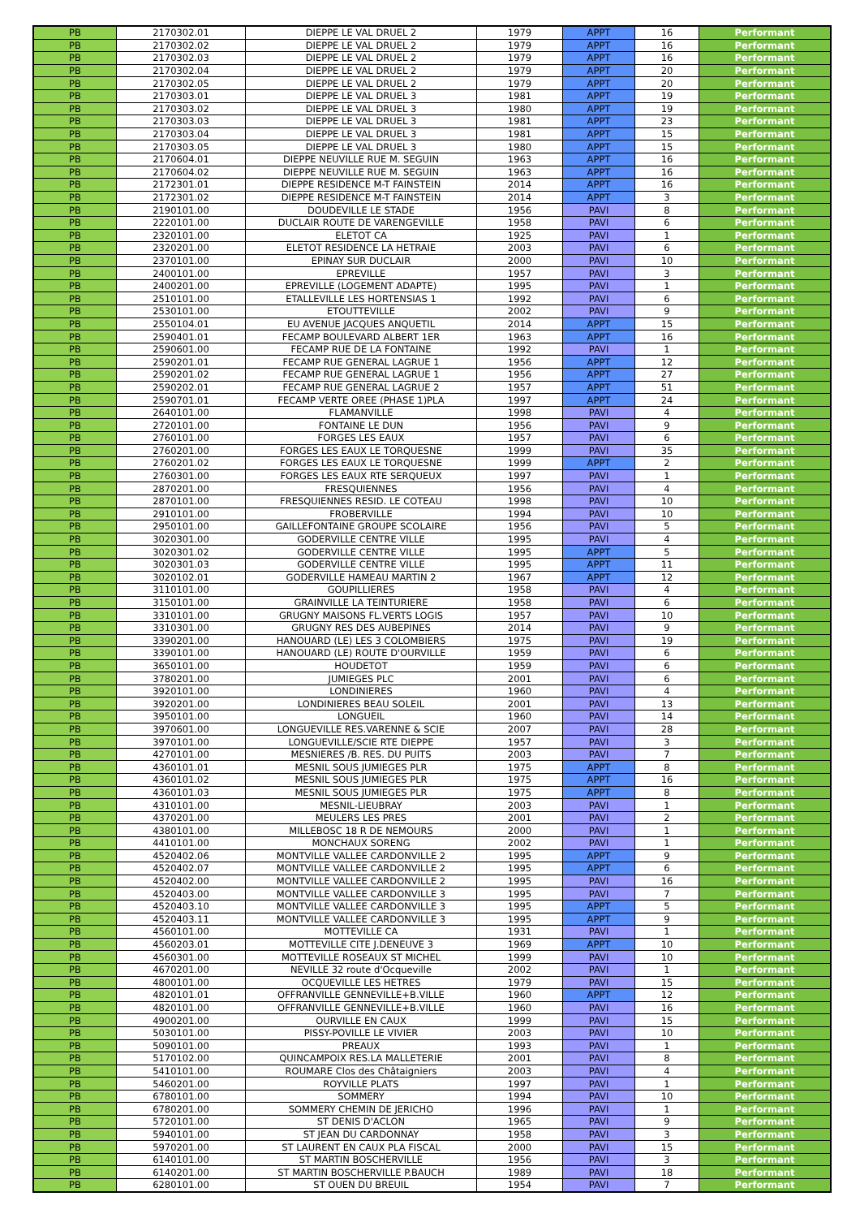| PB | 2170302.01 | DIEPPE LE VAL DRUEL 2 | 1979 | APPT | 16 | Performant |
| PB | 2170302.02 | DIEPPE LE VAL DRUEL 2 | 1979 | APPT | 16 | Performant |
| PB | 2170302.03 | DIEPPE LE VAL DRUEL 2 | 1979 | APPT | 16 | Performant |
| PB | 2170302.04 | DIEPPE LE VAL DRUEL 2 | 1979 | APPT | 20 | Performant |
| PB | 2170302.05 | DIEPPE LE VAL DRUEL 2 | 1979 | APPT | 20 | Performant |
| PB | 2170303.01 | DIEPPE LE VAL DRUEL 3 | 1981 | APPT | 19 | Performant |
| PB | 2170303.02 | DIEPPE LE VAL DRUEL 3 | 1980 | APPT | 19 | Performant |
| PB | 2170303.03 | DIEPPE LE VAL DRUEL 3 | 1981 | APPT | 23 | Performant |
| PB | 2170303.04 | DIEPPE LE VAL DRUEL 3 | 1981 | APPT | 15 | Performant |
| PB | 2170303.05 | DIEPPE LE VAL DRUEL 3 | 1980 | APPT | 15 | Performant |
| PB | 2170604.01 | DIEPPE NEUVILLE RUE M. SEGUIN | 1963 | APPT | 16 | Performant |
| PB | 2170604.02 | DIEPPE NEUVILLE RUE M. SEGUIN | 1963 | APPT | 16 | Performant |
| PB | 2172301.01 | DIEPPE RESIDENCE M-T FAINSTEIN | 2014 | APPT | 16 | Performant |
| PB | 2172301.02 | DIEPPE RESIDENCE M-T FAINSTEIN | 2014 | APPT | 3 | Performant |
| PB | 2190101.00 | DOUDEVILLE LE STADE | 1956 | PAVI | 8 | Performant |
| PB | 2220101.00 | DUCLAIR ROUTE DE VARENGEVILLE | 1958 | PAVI | 6 | Performant |
| PB | 2320101.00 | ELETOT CA | 1925 | PAVI | 1 | Performant |
| PB | 2320201.00 | ELETOT RESIDENCE LA HETRAIE | 2003 | PAVI | 6 | Performant |
| PB | 2370101.00 | EPINAY SUR DUCLAIR | 2000 | PAVI | 10 | Performant |
| PB | 2400101.00 | EPREVILLE | 1957 | PAVI | 3 | Performant |
| PB | 2400201.00 | EPREVILLE (LOGEMENT ADAPTE) | 1995 | PAVI | 1 | Performant |
| PB | 2510101.00 | ETALLEVILLE LES HORTENSIAS 1 | 1992 | PAVI | 6 | Performant |
| PB | 2530101.00 | ETOUTTEVILLE | 2002 | PAVI | 9 | Performant |
| PB | 2550104.01 | EU AVENUE JACQUES ANQUETIL | 2014 | APPT | 15 | Performant |
| PB | 2590401.01 | FECAMP BOULEVARD ALBERT 1ER | 1963 | APPT | 16 | Performant |
| PB | 2590601.00 | FECAMP RUE DE LA FONTAINE | 1992 | PAVI | 1 | Performant |
| PB | 2590201.01 | FECAMP RUE GENERAL LAGRUE 1 | 1956 | APPT | 12 | Performant |
| PB | 2590201.02 | FECAMP RUE GENERAL LAGRUE 1 | 1956 | APPT | 27 | Performant |
| PB | 2590202.01 | FECAMP RUE GENERAL LAGRUE 2 | 1957 | APPT | 51 | Performant |
| PB | 2590701.01 | FECAMP VERTE OREE (PHASE 1)PLA | 1997 | APPT | 24 | Performant |
| PB | 2640101.00 | FLAMANVILLE | 1998 | PAVI | 4 | Performant |
| PB | 2720101.00 | FONTAINE LE DUN | 1956 | PAVI | 9 | Performant |
| PB | 2760101.00 | FORGES LES EAUX | 1957 | PAVI | 6 | Performant |
| PB | 2760201.00 | FORGES LES EAUX LE TORQUESNE | 1999 | PAVI | 35 | Performant |
| PB | 2760201.02 | FORGES LES EAUX LE TORQUESNE | 1999 | APPT | 2 | Performant |
| PB | 2760301.00 | FORGES LES EAUX RTE SERQUEUX | 1997 | PAVI | 1 | Performant |
| PB | 2870201.00 | FRESQUIENNES | 1956 | PAVI | 4 | Performant |
| PB | 2870101.00 | FRESQUIENNES RESID. LE COTEAU | 1998 | PAVI | 10 | Performant |
| PB | 2910101.00 | FROBERVILLE | 1994 | PAVI | 10 | Performant |
| PB | 2950101.00 | GAILLEFONTAINE GROUPE SCOLAIRE | 1956 | PAVI | 5 | Performant |
| PB | 3020301.00 | GODERVILLE CENTRE VILLE | 1995 | PAVI | 4 | Performant |
| PB | 3020301.02 | GODERVILLE CENTRE VILLE | 1995 | APPT | 5 | Performant |
| PB | 3020301.03 | GODERVILLE CENTRE VILLE | 1995 | APPT | 11 | Performant |
| PB | 3020102.01 | GODERVILLE HAMEAU MARTIN 2 | 1967 | APPT | 12 | Performant |
| PB | 3110101.00 | GOUPILLIERES | 1958 | PAVI | 4 | Performant |
| PB | 3150101.00 | GRAINVILLE LA TEINTURIERE | 1958 | PAVI | 6 | Performant |
| PB | 3310101.00 | GRUGNY MAISONS FL.VERTS LOGIS | 1957 | PAVI | 10 | Performant |
| PB | 3310301.00 | GRUGNY RES DES AUBEPINES | 2014 | PAVI | 9 | Performant |
| PB | 3390201.00 | HANOUARD (LE) LES 3 COLOMBIERS | 1975 | PAVI | 19 | Performant |
| PB | 3390101.00 | HANOUARD (LE) ROUTE D'OURVILLE | 1959 | PAVI | 6 | Performant |
| PB | 3650101.00 | HOUDETOT | 1959 | PAVI | 6 | Performant |
| PB | 3780201.00 | JUMIEGES PLC | 2001 | PAVI | 6 | Performant |
| PB | 3920101.00 | LONDINIERES | 1960 | PAVI | 4 | Performant |
| PB | 3920201.00 | LONDINIERES BEAU SOLEIL | 2001 | PAVI | 13 | Performant |
| PB | 3950101.00 | LONGUEIL | 1960 | PAVI | 14 | Performant |
| PB | 3970601.00 | LONGUEVILLE RES.VARENNE & SCIE | 2007 | PAVI | 28 | Performant |
| PB | 3970101.00 | LONGUEVILLE/SCIE RTE DIEPPE | 1957 | PAVI | 3 | Performant |
| PB | 4270101.00 | MESNIERES /B. RES. DU PUITS | 2003 | PAVI | 7 | Performant |
| PB | 4360101.01 | MESNIL SOUS JUMIEGES PLR | 1975 | APPT | 8 | Performant |
| PB | 4360101.02 | MESNIL SOUS JUMIEGES PLR | 1975 | APPT | 16 | Performant |
| PB | 4360101.03 | MESNIL SOUS JUMIEGES PLR | 1975 | APPT | 8 | Performant |
| PB | 4310101.00 | MESNIL-LIEUBRAY | 2003 | PAVI | 1 | Performant |
| PB | 4370201.00 | MEULERS LES PRES | 2001 | PAVI | 2 | Performant |
| PB | 4380101.00 | MILLEBOSC 18 R DE NEMOURS | 2000 | PAVI | 1 | Performant |
| PB | 4410101.00 | MONCHAUX SORENG | 2002 | PAVI | 1 | Performant |
| PB | 4520402.06 | MONTVILLE VALLEE CARDONVILLE 2 | 1995 | APPT | 9 | Performant |
| PB | 4520402.07 | MONTVILLE VALLEE CARDONVILLE 2 | 1995 | APPT | 6 | Performant |
| PB | 4520402.00 | MONTVILLE VALLEE CARDONVILLE 2 | 1995 | PAVI | 16 | Performant |
| PB | 4520403.00 | MONTVILLE VALLEE CARDONVILLE 3 | 1995 | PAVI | 7 | Performant |
| PB | 4520403.10 | MONTVILLE VALLEE CARDONVILLE 3 | 1995 | APPT | 5 | Performant |
| PB | 4520403.11 | MONTVILLE VALLEE CARDONVILLE 3 | 1995 | APPT | 9 | Performant |
| PB | 4560101.00 | MOTTEVILLE CA | 1931 | PAVI | 1 | Performant |
| PB | 4560203.01 | MOTTEVILLE CITE J.DENEUVE 3 | 1969 | APPT | 10 | Performant |
| PB | 4560301.00 | MOTTEVILLE ROSEAUX ST MICHEL | 1999 | PAVI | 10 | Performant |
| PB | 4670201.00 | NEVILLE 32 route d'Ocqueville | 2002 | PAVI | 1 | Performant |
| PB | 4800101.00 | OCQUEVILLE LES HETRES | 1979 | PAVI | 15 | Performant |
| PB | 4820101.01 | OFFRANVILLE GENNEVILLE+B.VILLE | 1960 | APPT | 12 | Performant |
| PB | 4820101.00 | OFFRANVILLE GENNEVILLE+B.VILLE | 1960 | PAVI | 16 | Performant |
| PB | 4900201.00 | OURVILLE EN CAUX | 1999 | PAVI | 15 | Performant |
| PB | 5030101.00 | PISSY-POVILLE LE VIVIER | 2003 | PAVI | 10 | Performant |
| PB | 5090101.00 | PREAUX | 1993 | PAVI | 1 | Performant |
| PB | 5170102.00 | QUINCAMPOIX RES.LA MALLETERIE | 2001 | PAVI | 8 | Performant |
| PB | 5410101.00 | ROUMARE Clos des Châtaigniers | 2003 | PAVI | 4 | Performant |
| PB | 5460201.00 | ROYVILLE PLATS | 1997 | PAVI | 1 | Performant |
| PB | 6780101.00 | SOMMERY | 1994 | PAVI | 10 | Performant |
| PB | 6780201.00 | SOMMERY CHEMIN DE JERICHO | 1996 | PAVI | 1 | Performant |
| PB | 5720101.00 | ST DENIS D'ACLON | 1965 | PAVI | 9 | Performant |
| PB | 5940101.00 | ST JEAN DU CARDONNAY | 1958 | PAVI | 3 | Performant |
| PB | 5970201.00 | ST LAURENT EN CAUX PLA FISCAL | 2000 | PAVI | 15 | Performant |
| PB | 6140101.00 | ST MARTIN BOSCHERVILLE | 1956 | PAVI | 3 | Performant |
| PB | 6140201.00 | ST MARTIN BOSCHERVILLE P.BAUCH | 1989 | PAVI | 18 | Performant |
| PB | 6280101.00 | ST OUEN DU BREUIL | 1954 | PAVI | 7 | Performant |